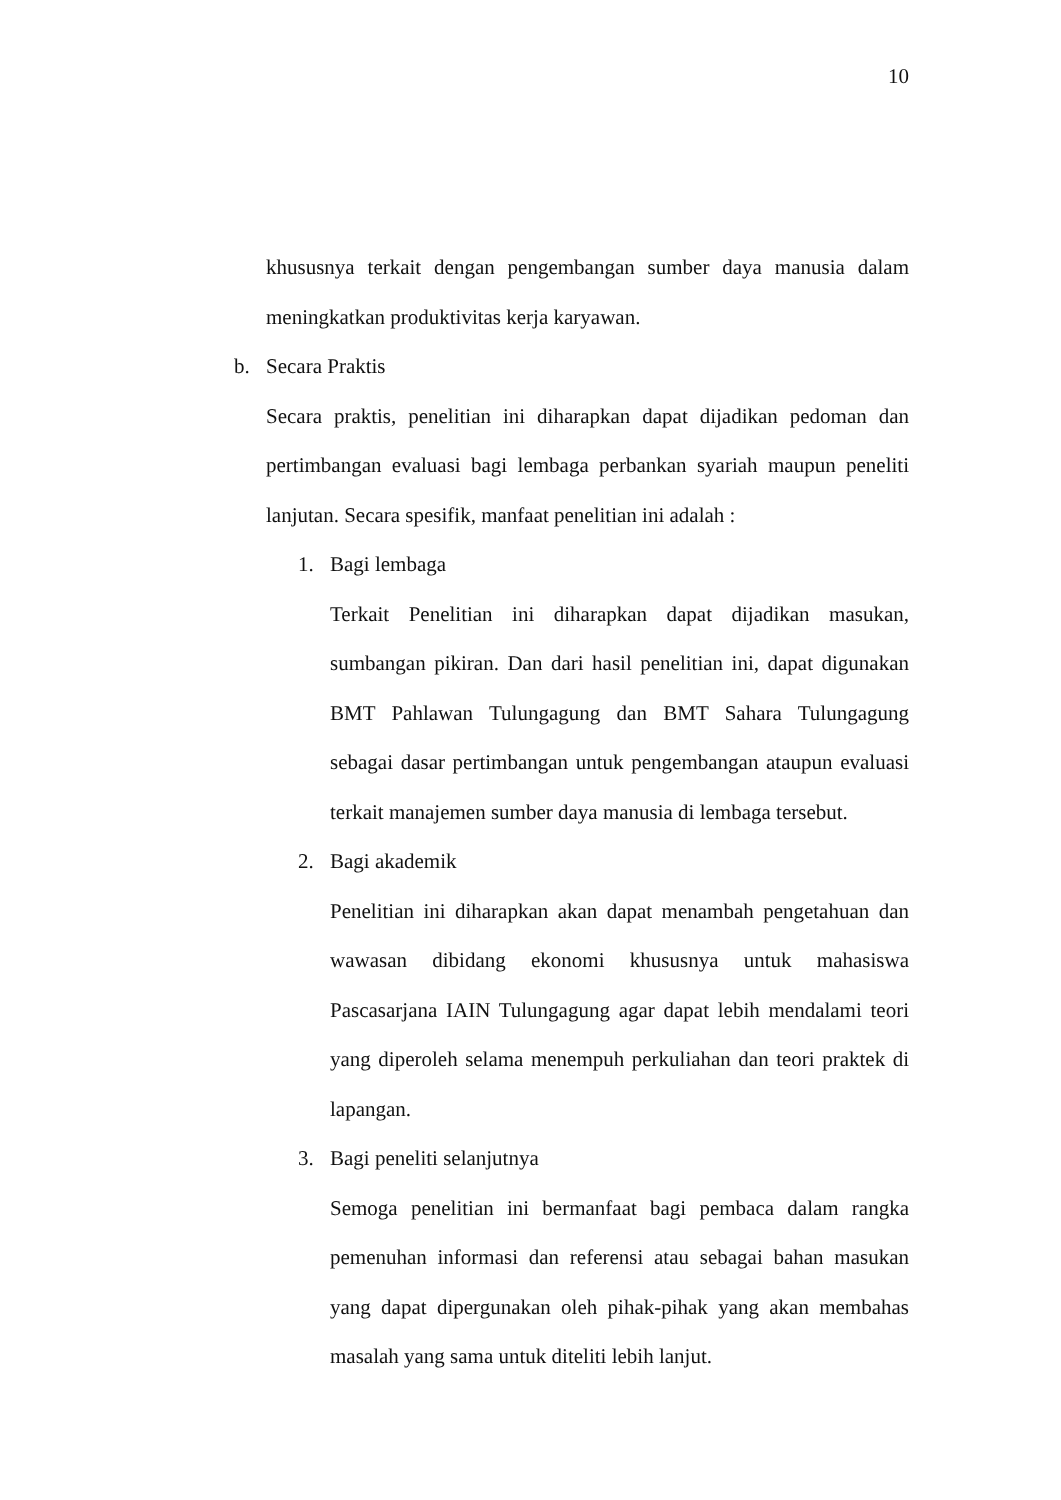10
khususnya terkait dengan pengembangan sumber daya manusia dalam meningkatkan produktivitas kerja karyawan.
b. Secara Praktis
Secara praktis, penelitian ini diharapkan dapat dijadikan pedoman dan pertimbangan evaluasi bagi lembaga perbankan syariah maupun peneliti lanjutan. Secara spesifik, manfaat penelitian ini adalah :
1. Bagi lembaga
Terkait Penelitian ini diharapkan dapat dijadikan masukan, sumbangan pikiran. Dan dari hasil penelitian ini, dapat digunakan BMT Pahlawan Tulungagung dan BMT Sahara Tulungagung sebagai dasar pertimbangan untuk pengembangan ataupun evaluasi terkait manajemen sumber daya manusia di lembaga tersebut.
2. Bagi akademik
Penelitian ini diharapkan akan dapat menambah pengetahuan dan wawasan dibidang ekonomi khususnya untuk mahasiswa Pascasarjana IAIN Tulungagung agar dapat lebih mendalami teori yang diperoleh selama menempuh perkuliahan dan teori praktek di lapangan.
3. Bagi peneliti selanjutnya
Semoga penelitian ini bermanfaat bagi pembaca dalam rangka pemenuhan informasi dan referensi atau sebagai bahan masukan yang dapat dipergunakan oleh pihak-pihak yang akan membahas masalah yang sama untuk diteliti lebih lanjut.